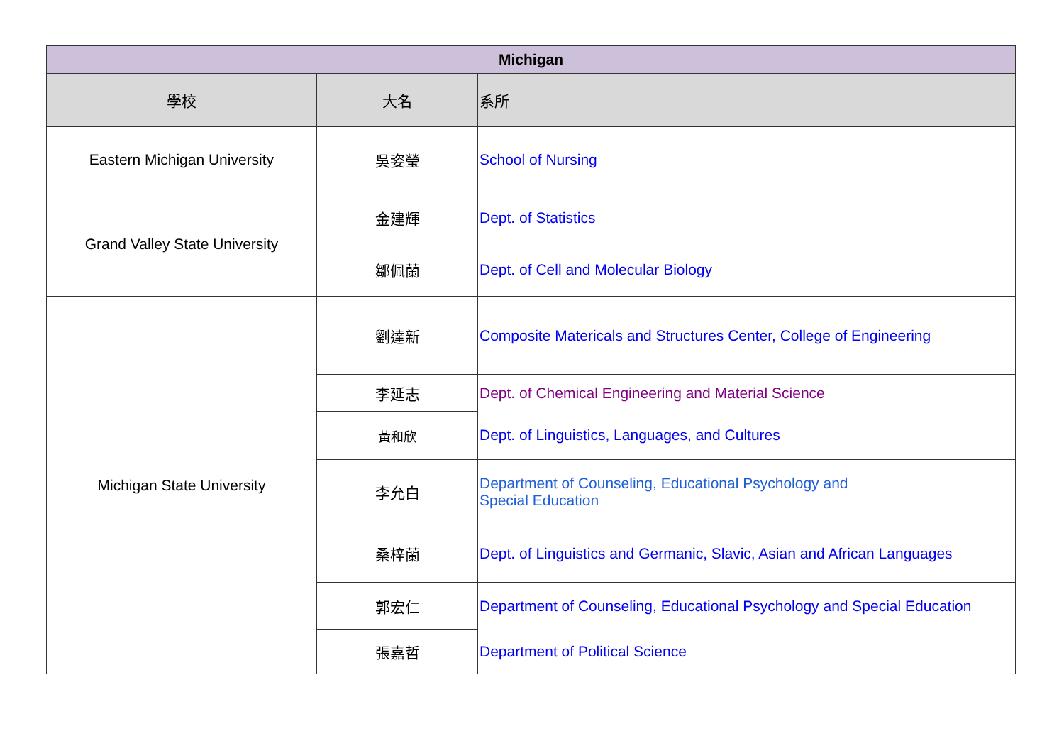| Michigan | | |
| --- | --- | --- |
| 學校 | 大名 | 系所 |
| Eastern Michigan University | 吳姿瑩 | School of Nursing |
| Grand Valley State University | 金建輝 | Dept. of Statistics |
| | 鄒佩蘭 | Dept. of Cell and Molecular Biology |
| Michigan State University | 劉達新 | Composite Matericals and Structures Center, College of Engineering |
| | 李延志 | Dept. of Chemical Engineering and Material Science |
| | 黃和欣 | Dept. of Linguistics, Languages, and Cultures |
| | 李允白 | Department of Counseling, Educational Psychology and Special Education |
| | 桑梓蘭 | Dept. of Linguistics and Germanic, Slavic, Asian and African Languages |
| | 郭宏仁 | Department of Counseling, Educational Psychology and Special Education |
| | 張嘉哲 | Department of Political Science |